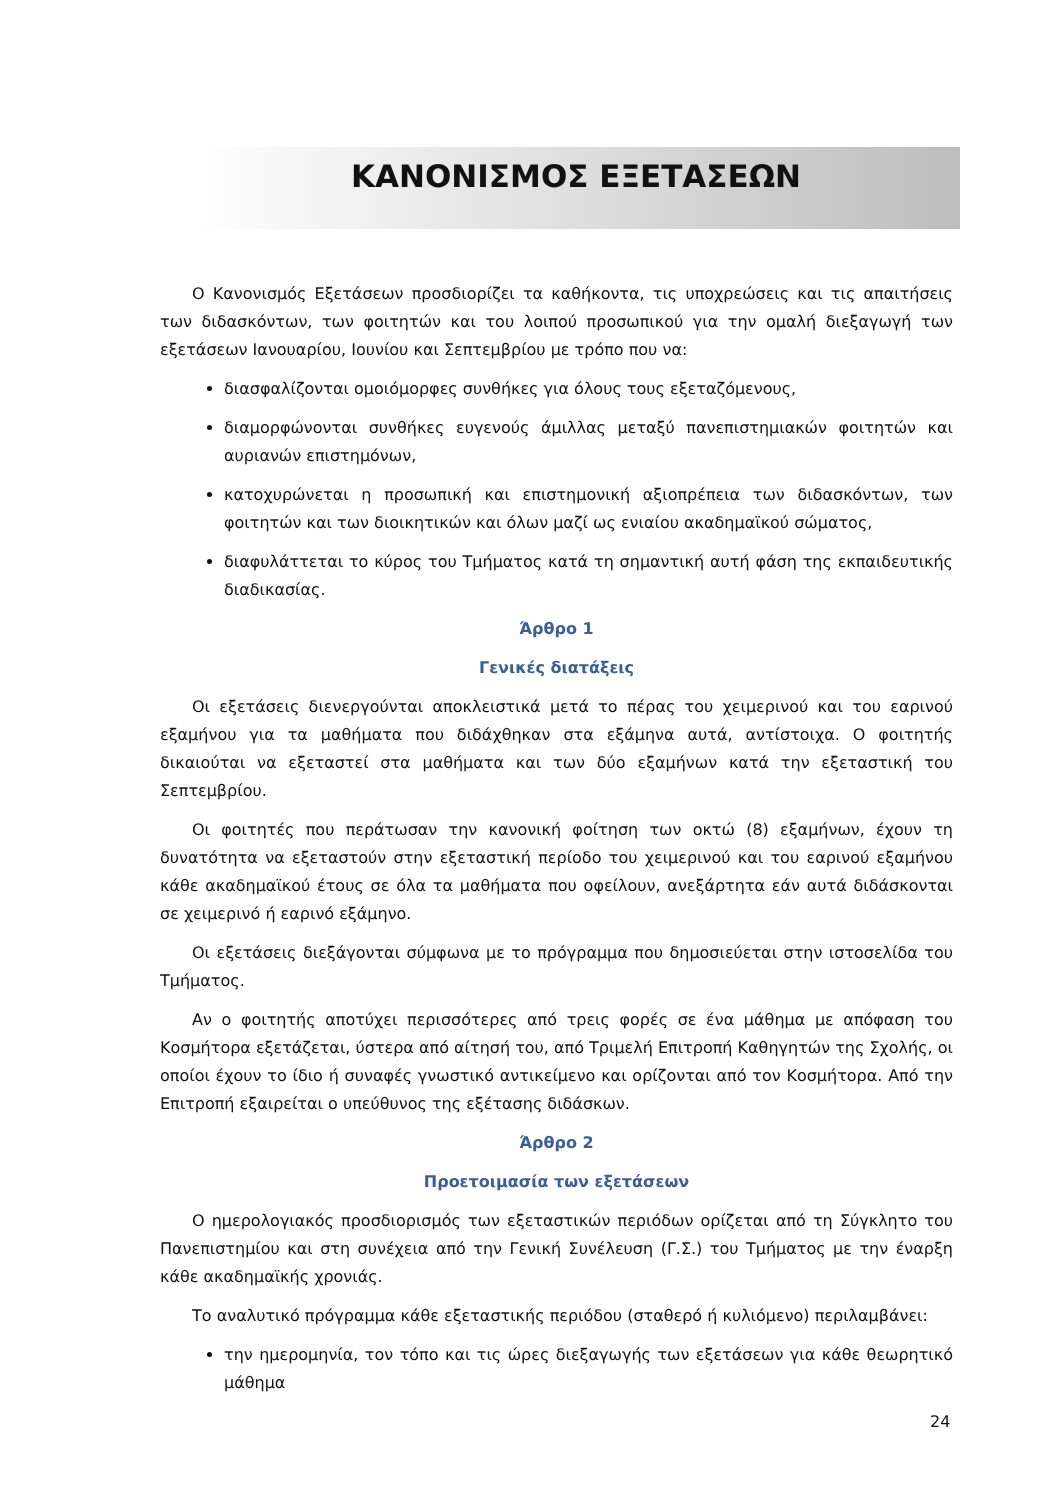ΚΑΝΟΝΙΣΜΟΣ ΕΞΕΤΑΣΕΩΝ
Ο Κανονισμός Εξετάσεων προσδιορίζει τα καθήκοντα, τις υποχρεώσεις και τις απαιτήσεις των διδασκόντων, των φοιτητών και του λοιπού προσωπικού για την ομαλή διεξαγωγή των εξετάσεων Ιανουαρίου, Ιουνίου και Σεπτεμβρίου με τρόπο που να:
διασφαλίζονται ομοιόμορφες συνθήκες για όλους τους εξεταζόμενους,
διαμορφώνονται συνθήκες ευγενούς άμιλλας μεταξύ πανεπιστημιακών φοιτητών και αυριανών επιστημόνων,
κατοχυρώνεται η προσωπική και επιστημονική αξιοπρέπεια των διδασκόντων, των φοιτητών και των διοικητικών και όλων μαζί ως ενιαίου ακαδημαϊκού σώματος,
διαφυλάττεται το κύρος του Τμήματος κατά τη σημαντική αυτή φάση της εκπαιδευτικής διαδικασίας.
Άρθρο 1
Γενικές διατάξεις
Οι εξετάσεις διενεργούνται αποκλειστικά μετά το πέρας του χειμερινού και του εαρινού εξαμήνου για τα μαθήματα που διδάχθηκαν στα εξάμηνα αυτά, αντίστοιχα. Ο φοιτητής δικαιούται να εξεταστεί στα μαθήματα και των δύο εξαμήνων κατά την εξεταστική του Σεπτεμβρίου.
Οι φοιτητές που περάτωσαν την κανονική φοίτηση των οκτώ (8) εξαμήνων, έχουν τη δυνατότητα να εξεταστούν στην εξεταστική περίοδο του χειμερινού και του εαρινού εξαμήνου κάθε ακαδημαϊκού έτους σε όλα τα μαθήματα που οφείλουν, ανεξάρτητα εάν αυτά διδάσκονται σε χειμερινό ή εαρινό εξάμηνο.
Οι εξετάσεις διεξάγονται σύμφωνα με το πρόγραμμα που δημοσιεύεται στην ιστοσελίδα του Τμήματος.
Αν ο φοιτητής αποτύχει περισσότερες από τρεις φορές σε ένα μάθημα με απόφαση του Κοσμήτορα εξετάζεται, ύστερα από αίτησή του, από Τριμελή Επιτροπή Καθηγητών της Σχολής, οι οποίοι έχουν το ίδιο ή συναφές γνωστικό αντικείμενο και ορίζονται από τον Κοσμήτορα. Από την Επιτροπή εξαιρείται ο υπεύθυνος της εξέτασης διδάσκων.
Άρθρο 2
Προετοιμασία των εξετάσεων
Ο ημερολογιακός προσδιορισμός των εξεταστικών περιόδων ορίζεται από τη Σύγκλητο του Πανεπιστημίου και στη συνέχεια από την Γενική Συνέλευση (Γ.Σ.) του Τμήματος με την έναρξη κάθε ακαδημαϊκής χρονιάς.
Το αναλυτικό πρόγραμμα κάθε εξεταστικής περιόδου (σταθερό ή κυλιόμενο) περιλαμβάνει:
την ημερομηνία, τον τόπο και τις ώρες διεξαγωγής των εξετάσεων για κάθε θεωρητικό μάθημα
24